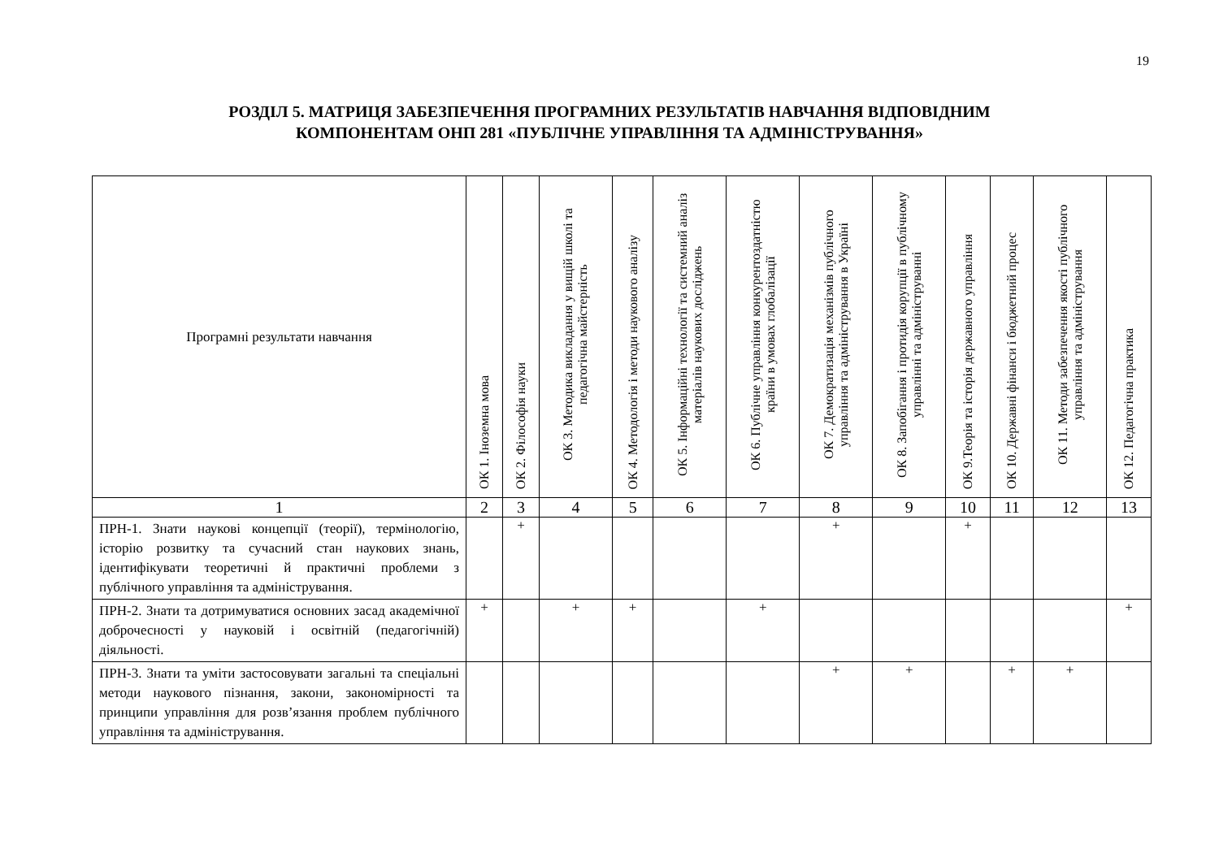19
РОЗДІЛ 5. МАТРИЦЯ ЗАБЕЗПЕЧЕННЯ ПРОГРАМНИХ РЕЗУЛЬТАТІВ НАВЧАННЯ ВІДПОВІДНИМ
КОМПОНЕНТАМ ОНП 281 «ПУБЛІЧНЕ УПРАВЛІННЯ ТА АДМІНІСТРУВАННЯ»
| Програмні результати навчання | ОК 1. Іноземна мова | ОК 2. Філософія науки | ОК 3. Методика викладання у вищій школі та педагогічна майстерність | ОК 4. Методологія і методи наукового аналізу | ОК 5. Інформаційні технології та системний аналіз матеріалів наукових досліджень | ОК 6. Публічне управління конкурентоздатністю країни в умовах глобалізації | ОК 7. Демократизація механізмів публічного управління та адміністрування в Україні | ОК 8. Запобігання і протидія корупції в публічному управлінні та адмініструванні | ОК 9.Теорія та історія державного управління | ОК 10. Державні фінанси і бюджетний процес | ОК 11. Методи забезпечення якості публічного управління та адміністрування | ОК 12. Педагогічна практика |
| --- | --- | --- | --- | --- | --- | --- | --- | --- | --- | --- | --- | --- |
| 1 | 2 | 3 | 4 | 5 | 6 | 7 | 8 | 9 | 10 | 11 | 12 | 13 |
| ПРН-1. Знати наукові концепції (теорії), термінологію, історію розвитку та сучасний стан наукових знань, ідентифікувати теоретичні й практичні проблеми з публічного управління та адміністрування. | | + | | | | | + | | + | | | |
| ПРН-2. Знати та дотримуватися основних засад академічної доброчесності у науковій і освітній (педагогічній) діяльності. | + | | + | + | | + | | | | | | + |
| ПРН-3. Знати та уміти застосовувати загальні та спеціальні методи наукового пізнання, закони, закономірності та принципи управління для розв’язання проблем публічного управління та адміністрування. | | | | | | | + | + | | + | + | |